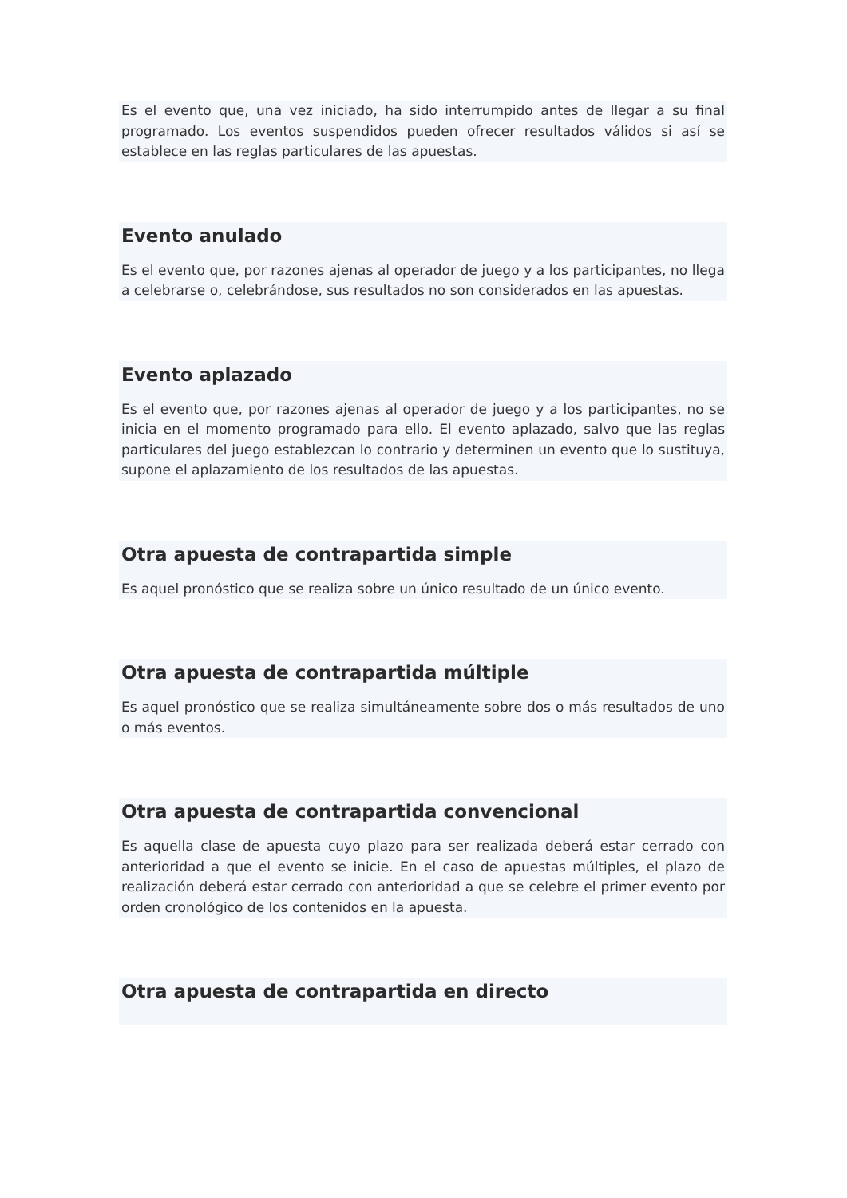Es el evento que, una vez iniciado, ha sido interrumpido antes de llegar a su final programado. Los eventos suspendidos pueden ofrecer resultados válidos si así se establece en las reglas particulares de las apuestas.
Evento anulado
Es el evento que, por razones ajenas al operador de juego y a los participantes, no llega a celebrarse o, celebrándose, sus resultados no son considerados en las apuestas.
Evento aplazado
Es el evento que, por razones ajenas al operador de juego y a los participantes, no se inicia en el momento programado para ello. El evento aplazado, salvo que las reglas particulares del juego establezcan lo contrario y determinen un evento que lo sustituya, supone el aplazamiento de los resultados de las apuestas.
Otra apuesta de contrapartida simple
Es aquel pronóstico que se realiza sobre un único resultado de un único evento.
Otra apuesta de contrapartida múltiple
Es aquel pronóstico que se realiza simultáneamente sobre dos o más resultados de uno o más eventos.
Otra apuesta de contrapartida convencional
Es aquella clase de apuesta cuyo plazo para ser realizada deberá estar cerrado con anterioridad a que el evento se inicie. En el caso de apuestas múltiples, el plazo de realización deberá estar cerrado con anterioridad a que se celebre el primer evento por orden cronológico de los contenidos en la apuesta.
Otra apuesta de contrapartida en directo